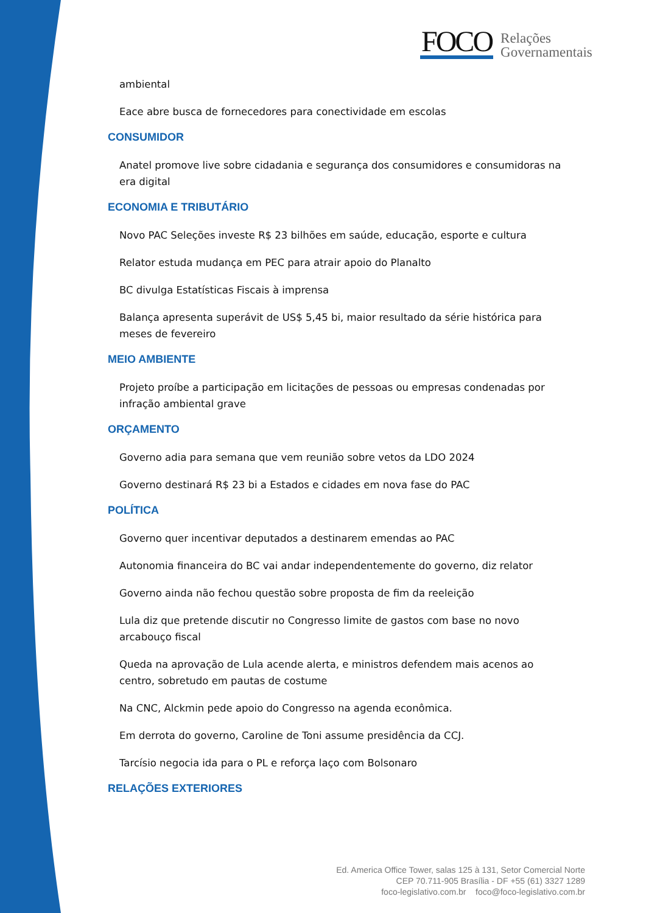FOCO
Relações
Governamentais
ambiental
Eace abre busca de fornecedores para conectividade em escolas
CONSUMIDOR
Anatel promove live sobre cidadania e segurança dos consumidores e consumidoras na era digital
ECONOMIA E TRIBUTÁRIO
Novo PAC Seleções investe R$ 23 bilhões em saúde, educação, esporte e cultura
Relator estuda mudança em PEC para atrair apoio do Planalto
BC divulga Estatísticas Fiscais à imprensa
Balança apresenta superávit de US$ 5,45 bi, maior resultado da série histórica para meses de fevereiro
MEIO AMBIENTE
Projeto proíbe a participação em licitações de pessoas ou empresas condenadas por infração ambiental grave
ORÇAMENTO
Governo adia para semana que vem reunião sobre vetos da LDO 2024
Governo destinará R$ 23 bi a Estados e cidades em nova fase do PAC
POLÍTICA
Governo quer incentivar deputados a destinarem emendas ao PAC
Autonomia financeira do BC vai andar independentemente do governo, diz relator
Governo ainda não fechou questão sobre proposta de fim da reeleição
Lula diz que pretende discutir no Congresso limite de gastos com base no novo arcabouço fiscal
Queda na aprovação de Lula acende alerta, e ministros defendem mais acenos ao centro, sobretudo em pautas de costume
Na CNC, Alckmin pede apoio do Congresso na agenda econômica.
Em derrota do governo, Caroline de Toni assume presidência da CCJ.
Tarcísio negocia ida para o PL e reforça laço com Bolsonaro
RELAÇÕES EXTERIORES
Ed. America Office Tower, salas 125 à 131, Setor Comercial Norte
CEP 70.711-905 Brasília - DF +55 (61) 3327 1289
foco-legislativo.com.br foco@foco-legislativo.com.br